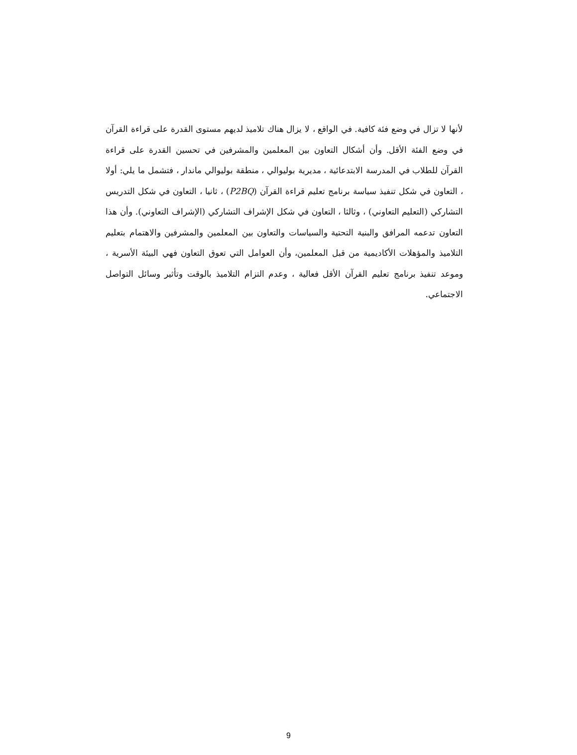لأنها لا تزال في وضع فئة كافية. في الواقع ، لا يزال هناك تلاميذ لديهم مستوى القدرة على قراءة القرآن في وضع الفئة الأقل. وأن أشكال التعاون بين المعلمين والمشرفين في تحسين القدرة على قراءة القرآن للطلاب في المدرسة الابتدعائية ، مديرية بوليوالي ، منطقة بوليوالي ماندار ، فتشمل ما يلي: أولا ، التعاون في شكل تنفيذ سياسة برنامج تعليم قراءة القرآن (P2BQ) ، ثانيا ، التعاون في شكل التدريس التشاركي (التعليم التعاوني) ، وثالثا ، التعاون في شكل الإشراف التشاركي (الإشراف التعاوني). وأن هذا التعاون تدعمه المرافق والبنية التحتية والسياسات والتعاون بين المعلمين والمشرفين والاهتمام بتعليم التلاميذ والمؤهلات الأكاديمية من قبل المعلمين، وأن العوامل التي تعوق التعاون فهي البيئة الأسرية ، وموعد تنفيذ برنامج تعليم القرآن الأقل فعالية ، وعدم التزام التلاميذ بالوقت وتأثير وسائل التواصل الاجتماعي.
9